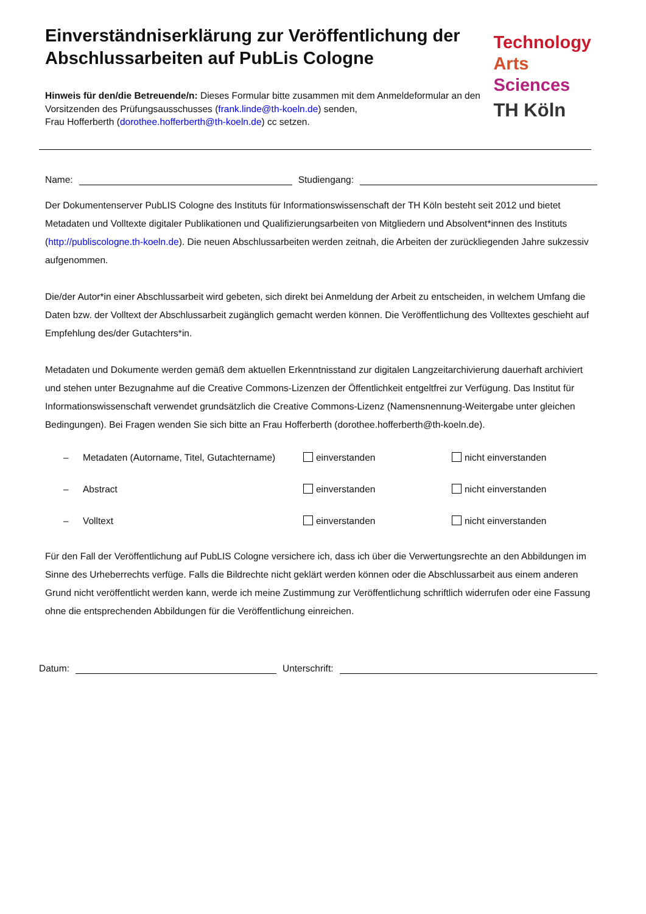Einverständniserklärung zur Veröffentlichung der Abschlussarbeiten auf PubLis Cologne
Hinweis für den/die Betreuende/n: Dieses Formular bitte zusammen mit dem Anmeldeformular an den Vorsitzenden des Prüfungsausschusses (frank.linde@th-koeln.de) senden,
Frau Hofferberth (dorothee.hofferberth@th-koeln.de) cc setzen.
Technology
Arts Sciences
TH Köln
Name:
Studiengang:
Der Dokumentenserver PubLIS Cologne des Instituts für Informationswissenschaft der TH Köln besteht seit 2012 und bietet Metadaten und Volltexte digitaler Publikationen und Qualifizierungsarbeiten von Mitgliedern und Absolvent*innen des Instituts (http://publiscologne.th-koeln.de). Die neuen Abschlussarbeiten werden zeitnah, die Arbeiten der zurückliegenden Jahre sukzessiv aufgenommen.
Die/der Autor*in einer Abschlussarbeit wird gebeten, sich direkt bei Anmeldung der Arbeit zu entscheiden, in welchem Umfang die Daten bzw. der Volltext der Abschlussarbeit zugänglich gemacht werden können. Die Veröffentlichung des Volltextes geschieht auf Empfehlung des/der Gutachters*in.
Metadaten und Dokumente werden gemäß dem aktuellen Erkenntnisstand zur digitalen Langzeitarchivierung dauerhaft archiviert und stehen unter Bezugnahme auf die Creative Commons-Lizenzen der Öffentlichkeit entgeltfrei zur Verfügung. Das Institut für Informationswissenschaft verwendet grundsätzlich die Creative Commons-Lizenz (Namensnennung-Weitergabe unter gleichen Bedingungen). Bei Fragen wenden Sie sich bitte an Frau Hofferberth (dorothee.hofferberth@th-koeln.de).
– Metadaten (Autorname, Titel, Gutachtername) einverstanden nicht einverstanden
– Abstract einverstanden nicht einverstanden
– Volltext einverstanden nicht einverstanden
Für den Fall der Veröffentlichung auf PubLIS Cologne versichere ich, dass ich über die Verwertungsrechte an den Abbildungen im Sinne des Urheberrechts verfüge. Falls die Bildrechte nicht geklärt werden können oder die Abschlussarbeit aus einem anderen Grund nicht veröffentlicht werden kann, werde ich meine Zustimmung zur Veröffentlichung schriftlich widerrufen oder eine Fassung ohne die entsprechenden Abbildungen für die Veröffentlichung einreichen.
Datum:
Unterschrift: